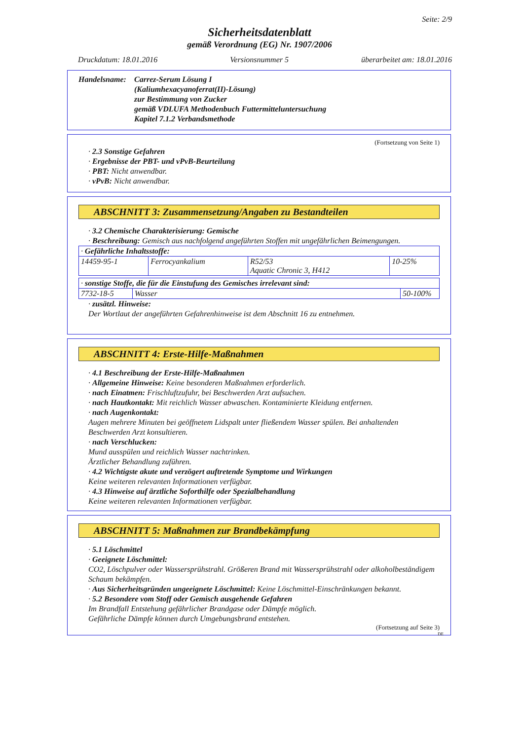Seite: 2/9
Sicherheitsdatenblatt
gemäß Verordnung (EG) Nr. 1907/2006
Druckdatum: 18.01.2016 Versionsnummer 5 überarbeitet am: 18.01.2016
Handelsname: Carrez-Serum Lösung I
(Kaliumhexacyanoferrat(II)-Lösung)
zur Bestimmung von Zucker
gemäß VDLUFA Methodenbuch Futtermitteluntersuchung
Kapitel 7.1.2 Verbandsmethode
(Fortsetzung von Seite 1)
· 2.3 Sonstige Gefahren
· Ergebnisse der PBT- und vPvB-Beurteilung
· PBT: Nicht anwendbar.
· vPvB: Nicht anwendbar.
ABSCHNITT 3: Zusammensetzung/Angaben zu Bestandteilen
· 3.2 Chemische Charakterisierung: Gemische
· Beschreibung: Gemisch aus nachfolgend angeführten Stoffen mit ungefährlichen Beimengungen.
| · Gefährliche Inhaltsstoffe: | | | |
| 14459-95-1 | Ferrocyankalium | R52/53 Aquatic Chronic 3, H412 | 10-25% |
| · sonstige Stoffe, die für die Einstufung des Gemisches irrelevant sind: | | |
| 7732-18-5 | Wasser | 50-100% |
· zusätzl. Hinweise:
Der Wortlaut der angeführten Gefahrenhinweise ist dem Abschnitt 16 zu entnehmen.
ABSCHNITT 4: Erste-Hilfe-Maßnahmen
· 4.1 Beschreibung der Erste-Hilfe-Maßnahmen
· Allgemeine Hinweise: Keine besonderen Maßnahmen erforderlich.
· nach Einatmen: Frischluftzufuhr, bei Beschwerden Arzt aufsuchen.
· nach Hautkontakt: Mit reichlich Wasser abwaschen. Kontaminierte Kleidung entfernen.
· nach Augenkontakt:
Augen mehrere Minuten bei geöffnetem Lidspalt unter fließendem Wasser spülen. Bei anhaltenden Beschwerden Arzt konsultieren.
· nach Verschlucken:
Mund ausspülen und reichlich Wasser nachtrinken.
Ärztlicher Behandlung zuführen.
· 4.2 Wichtigste akute und verzögert auftretende Symptome und Wirkungen
Keine weiteren relevanten Informationen verfügbar.
· 4.3 Hinweise auf ärztliche Soforthilfe oder Spezialbehandlung
Keine weiteren relevanten Informationen verfügbar.
ABSCHNITT 5: Maßnahmen zur Brandbekämpfung
· 5.1 Löschmittel
· Geeignete Löschmittel:
CO2, Löschpulver oder Wassersprühstrahl. Größeren Brand mit Wassersprühstrahl oder alkoholbeständigem Schaum bekämpfen.
· Aus Sicherheitsgründen ungeeignete Löschmittel: Keine Löschmittel-Einschränkungen bekannt.
· 5.2 Besondere vom Stoff oder Gemisch ausgehende Gefahren
Im Brandfall Entstehung gefährlicher Brandgase oder Dämpfe möglich.
Gefährliche Dämpfe können durch Umgebungsbrand entstehen.
(Fortsetzung auf Seite 3)
DE